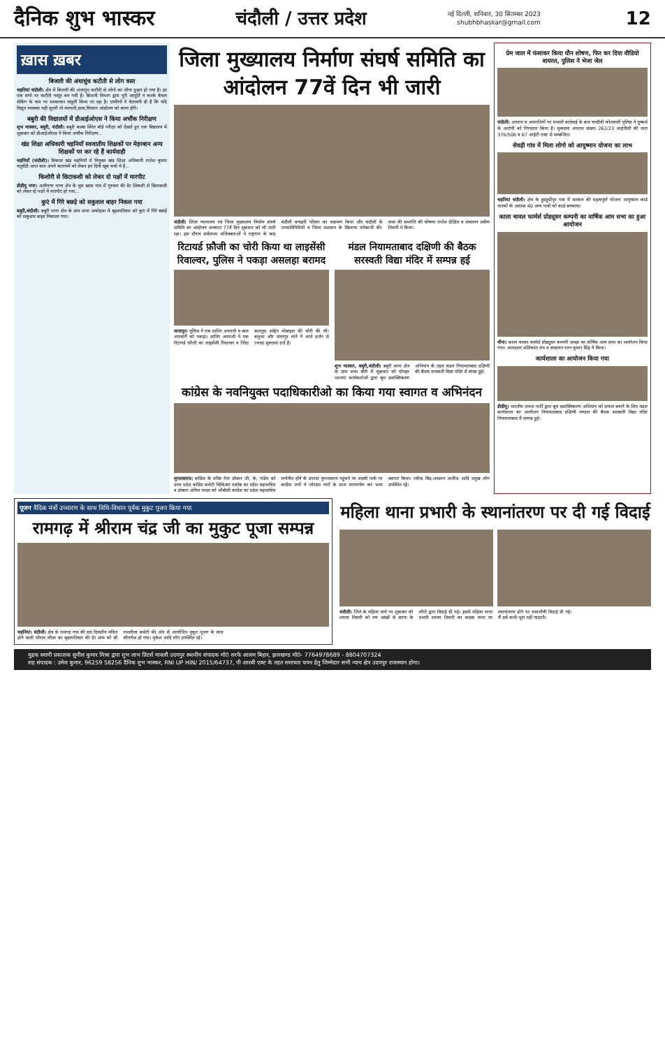दैनिक शुभ भास्कर
चंदौली / उत्तर प्रदेश
नई दिल्ली, शनिवार, 30 सितम्बर 2023
shubhbhaskar@gmail.com
12
ख़ास ख़बर
बिजली की अंधाधुंध कटौती से लोग त्रस्त
चहनियां चंदौली। क्षेत्र में बिजली की अंधाधुंध कटौती से लोगो का जीना दुश्वार हो गया है। हर एक घण्टे पर कटौती नासूर बन गयी है। बिजली विभाग द्वारा पूरी आपूर्ति न करके केवल चेकिंग के नाम पर धमकाकर वसूली किया जा रहा है। ग्रामीणों ने चेतावनी दी है कि यदि विद्युत व्यवस्था नही सुधरी तो व्यापारी,छात्र,किसान आंदोलन को बाध्य होंगे।
बबुरी की विद्यालयों में डीआईओएस ने किया अचौंक निरीक्षण
शुभ भास्कर, बबुरी, चंदौली। बबुरी कस्बा स्थित बोर्ड परीक्षा को देखते हुए एक विद्यालय में शुक्रवार को डीआईओएस ने किया अचौंक निरीक्षण...
खंड शिक्षा अधिकारी चहनियाँ स्वजातीय शिक्षकों पर मेहरबान अन्य शिक्षकों पर कर रहे हैं कार्यवाही
चहनियाँ (चंदौली)। विकास खंड चहनियाँ मे नियुक्त खंड शिक्षा अधिकारी राजेश कुमार चतुर्वेदी आज कल अपने कारनामें को लेकर इन दिनो खूब चर्चा मे है...
किशोरी से छिटाकशी को लेकर दो पक्षों में मारपीट
डीडीयू नगर। अलीनगर थाना क्षेत्र के धूस खास गांव में गुरुवार की देर शिकशी से छिटाकशी को लेकर दो पक्षों में मारपीट हो गया...
कुएं में गिरे बछड़े को सकुशल बाहर निकल गया
बबुरी,चंदौली। बबुरी थाना क्षेत्र के ग्राम सभा अकोढ़वा में बृहस्पतिवार को कुएं में गिरे बछड़े को सकुशल बाहर निकाला गया।
जिला मुख्यालय निर्माण संघर्ष समिति का आंदोलन 77वें दिन भी जारी
चंदौली। जिला न्यायालय एवं जिला मुख्यालय निर्माण संघर्ष समिति का आंदोलन अनवरत 77वें दिन शुक्रवार को भी जारी रहा। इस दौरान सर्वप्रथम अधिवक्ताओं ने राष्ट्रगान के बाद चंदौली कचहरी परिसर का चक्रमण किया और चंदौली के जनप्रतिनिधियों व जिला प्रशासन के खिलाफ नारेबाजी की। सभा की समाप्ति की घोषणा राजेश दीक्षित व संचालन प्रवीण तिवारी ने किया।
रिटायर्ड फ़ौजी का चोरी किया था लाइसेंसी रिवाल्वर, पुलिस ने पकड़ा असलहा बरामद
धानापुर। पुलिस ने एक शातिर अपराधी व बाल अपचारी को पकड़ा। शातिर अपराधी ने एक रिटायर्ड फ़ौजी का लाइसेंसी रिवाल्वर व जिंदा कारतूस सहित मोबाइल की चोरी की थी। बलुआ और धानापुर थाने ने आधे दर्जन से ज्यादा मुकदमा दर्ज है।
मंडल नियामताबाद दक्षिणी की बैठक सरस्वती विद्या मंदिर में सम्पन्न हई
शुभ भास्कर, बबुरी,चंदौली। बबुरी थाना क्षेत्र के ग्राम सभा बौरी में शुक्रवार को दोपहर भाजपा कार्यकर्ताओं द्वारा बूथ सशक्तिकरण अभियान के तहत मंडल नियामताबाद दक्षिणी की बैठक सरस्वती विद्या मंदिर में संपन्न हुई।
कांग्रेस के नवनियुक्त पदाधिकारीओ का किया गया स्वागत व अभिनंदन
मुगलसराय। कॉंग्रेस के वरिष्ठ नेता डॉक्टर जी, के, पांडेय को उत्तर प्रदेश कॉंग्रेस कमेटी चिकित्सा प्रकोष्ठ का प्रदेश महासचिव व डॉक्टर अनिल यादव को ओबीसी कांग्रेस का प्रदेश महासचिव मनोनीत होने के उपरांत मुगलसराय पहुंचने पर शास्त्री पार्क पर कांग्रेस जनों ने जोरदार नारों के साथ माल्यार्पण कर भव्य स्वागत किया। रवीन्द्र बिंद,अरशान अजीज आदि प्रमुख लोग उपस्थित रहे।
प्रेम जाल में फंसाकर किया यौन शोषण, फिर कर दिया वीडियो वायरल, पुलिस ने भेजा जेल
चंदौली। अपराध व अपराधियों पर प्रभावी कार्रवाई के क्रम चन्दौली कोतवाली पुलिस ने दुष्कर्म के आरोपी को गिरफ्तार किया है। मुकदमा अपराध संख्या 262/23 आईपीसी की धारा 376/506 व 67 आईटी एक्ट से सम्बन्धित।
सेवढ़ी गांव में मिला लोगो को आयुष्मान योजना का लाभ
चहनियां चंदौली। क्षेत्र के हुदहुदीपुर गांव में सरकार की महत्वपूर्ण योजना आयुष्मान कार्ड धारकों के अलावा 40 अन्य पात्रों को कार्ड बनवाया।
काला चावल फार्मर्स प्रोड्यूसर कम्पनी का वार्षिक आम सभा का हुआ आयोजन
धीना। काला चावल फार्मर्स प्रोड्यूसर कम्पनी अमड़ा का वार्षिक आम सभा का आयोजन किया गया। अध्यक्षता शशिकांत राय व संचालन रतन कुमार सिंह ने किया।
कार्यशाला का आयोजन किया गया
डीडीयू। भारतीय जनता पार्टी द्वारा बूथ सशक्तिकरण अभियान को सफल बनाने के लिए मंडल कार्यशाला का आयोजन नियामताबाद दक्षिणी मण्डल की बैठक सरस्वती विद्या मंदिर नियामताबाद में सम्पन्न हुई।
पूजन वैदिक मंत्रों उच्चारण के साथ विधि-विधान पूर्वक मुकुट पूजन किया गया
रामगढ़ में श्रीराम चंद्र जी का मुकुट पूजा सम्पन्न
चहनियां। चंदौली। क्षेत्र के रामगढ़ गांव की दस दिवसीय मंचित होने वाली श्रीराम लीला का बृहस्पतिवार की देर शाम को श्री रामलीला कमेटी की ओर से आयोजित मुकुट पूजन के साथ श्रीगणेश हो गया। मुकेश आदि लोग उपस्थित रहे।
महिला थाना प्रभारी के स्थानांतरण पर दी गई विदाई
चंदौली। जिले के महिला थाने पर शुक्रवार को श्यामा तिवारी को नम आंखों से स्टाफ के लोगों द्वारा विदाई दी गई। इसमें महिला थाना प्रभारी श्यामा तिवारी का कदंबा थाना पर स्थानांतरण होने पर भावभीनी विदाई दी गई। मैं उसे कभी भूल नहीं पाऊंगी।
मुद्रक स्वामी प्रकाशक सुनील कुमार मिश्रा द्वारा शुभ लाभ प्रिंटर्स मावली उदयपुर स्थानीय संपादक मो0 शरफे आलम बिहार, झारखण्ड मो0- 7764978689 - 8804707324
सह संपादक : उमेश कुमार, 96259 58256 दैनिक शुभ भास्कर, RNI UP HIN/ 2015/64737, पी आरबी एक्ट के तहत समाचार चयन हेतु जिम्मेदार सभी न्याय क्षेत्र उदयपुर राजस्थान होगा।